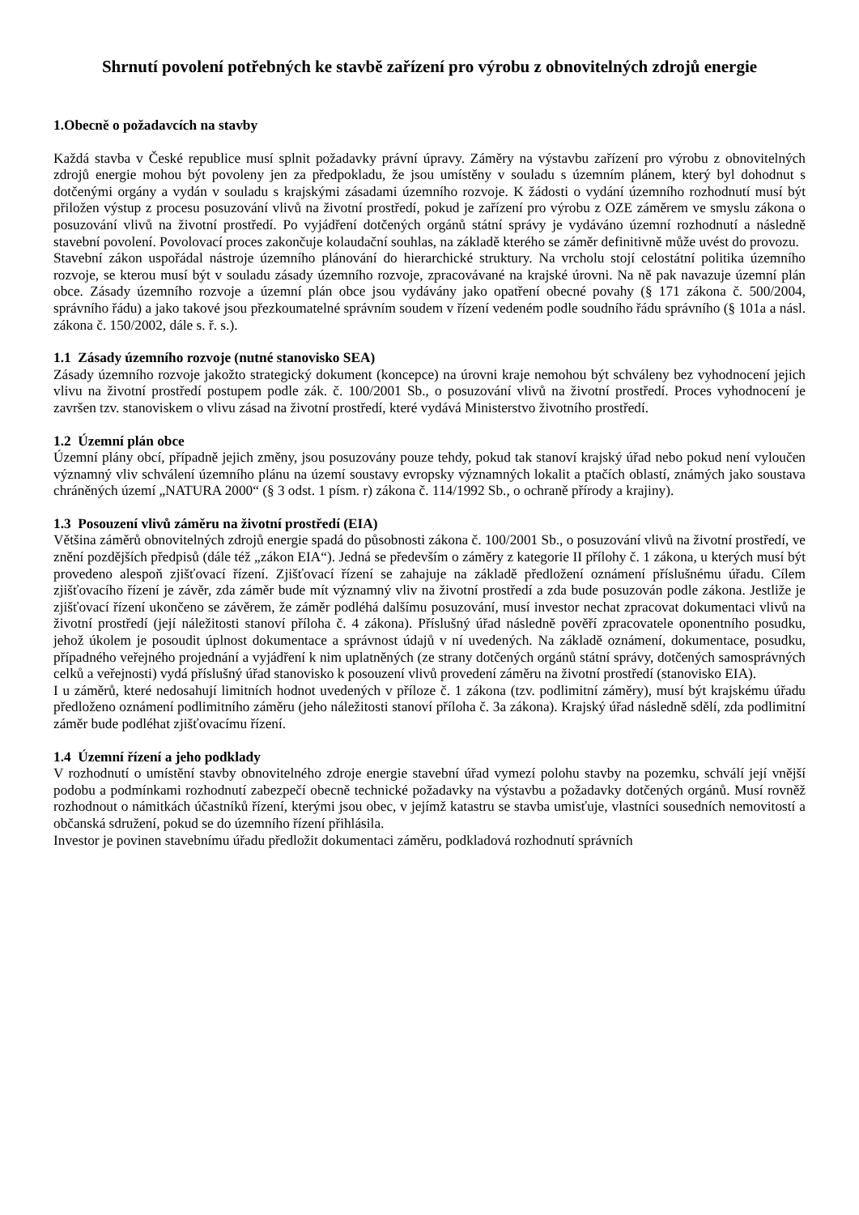Shrnutí povolení potřebných ke stavbě zařízení pro výrobu z obnovitelných zdrojů energie
1.Obecně o požadavcích na stavby
Každá stavba v České republice musí splnit požadavky právní úpravy. Záměry na výstavbu zařízení pro výrobu z obnovitelných zdrojů energie mohou být povoleny jen za předpokladu, že jsou umístěny v souladu s územním plánem, který byl dohodnut s dotčenými orgány a vydán v souladu s krajskými zásadami územního rozvoje. K žádosti o vydání územního rozhodnutí musí být přiložen výstup z procesu posuzování vlivů na životní prostředí, pokud je zařízení pro výrobu z OZE záměrem ve smyslu zákona o posuzování vlivů na životní prostředí. Po vyjádření dotčených orgánů státní správy je vydáváno územní rozhodnutí a následně stavební povolení. Povolovací proces zakončuje kolaudační souhlas, na základě kterého se záměr definitivně může uvést do provozu.
Stavební zákon uspořádal nástroje územního plánování do hierarchické struktury. Na vrcholu stojí celostátní politika územního rozvoje, se kterou musí být v souladu zásady územního rozvoje, zpracovávané na krajské úrovni. Na ně pak navazuje územní plán obce. Zásady územního rozvoje a územní plán obce jsou vydávány jako opatření obecné povahy (§ 171 zákona č. 500/2004, správního řádu) a jako takové jsou přezkoumatelné správním soudem v řízení vedeném podle soudního řádu správního (§ 101a a násl. zákona č. 150/2002, dále s. ř. s.).
1.1 Zásady územního rozvoje (nutné stanovisko SEA)
Zásady územního rozvoje jakožto strategický dokument (koncepce) na úrovni kraje nemohou být schváleny bez vyhodnocení jejich vlivu na životní prostředí postupem podle zák. č. 100/2001 Sb., o posuzování vlivů na životní prostředí. Proces vyhodnocení je završen tzv. stanoviskem o vlivu zásad na životní prostředí, které vydává Ministerstvo životního prostředí.
1.2 Územní plán obce
Územní plány obcí, případně jejich změny, jsou posuzovány pouze tehdy, pokud tak stanoví krajský úřad nebo pokud není vyloučen významný vliv schválení územního plánu na území soustavy evropsky významných lokalit a ptačích oblastí, známých jako soustava chráněných území „NATURA 2000“ (§ 3 odst. 1 písm. r) zákona č. 114/1992 Sb., o ochraně přírody a krajiny).
1.3 Posouzení vlivů záměru na životní prostředí (EIA)
Většina záměrů obnovitelných zdrojů energie spadá do působnosti zákona č. 100/2001 Sb., o posuzování vlivů na životní prostředí, ve znění pozdějších předpisů (dále též „zákon EIA“). Jedná se především o záměry z kategorie II přílohy č. 1 zákona, u kterých musí být provedeno alespoň zjišťovací řízení. Zjišťovací řízení se zahajuje na základě předložení oznámení příslušnému úřadu. Cílem zjišťovacího řízení je závěr, zda záměr bude mít významný vliv na životní prostředí a zda bude posuzován podle zákona. Jestliže je zjišťovací řízení ukončeno se závěrem, že záměr podléhá dalšímu posuzování, musí investor nechat zpracovat dokumentaci vlivů na životní prostředí (její náležitosti stanoví příloha č. 4 zákona). Příslušný úřad následně pověří zpracovatele oponentního posudku, jehož úkolem je posoudit úplnost dokumentace a správnost údajů v ní uvedených. Na základě oznámení, dokumentace, posudku, případného veřejného projednání a vyjádření k nim uplatněných (ze strany dotčených orgánů státní správy, dotčených samosprávných celků a veřejnosti) vydá příslušný úřad stanovisko k posouzení vlivů provedení záměru na životní prostředí (stanovisko EIA).
I u záměrů, které nedosahují limitních hodnot uvedených v příloze č. 1 zákona (tzv. podlimitní záměry), musí být krajskému úřadu předloženo oznámení podlimitního záměru (jeho náležitosti stanoví příloha č. 3a zákona). Krajský úřad následně sdělí, zda podlimitní záměr bude podléhat zjišťovacímu řízení.
1.4 Územní řízení a jeho podklady
V rozhodnutí o umístění stavby obnovitelného zdroje energie stavební úřad vymezí polohu stavby na pozemku, schválí její vnější podobu a podmínkami rozhodnutí zabezpečí obecně technické požadavky na výstavbu a požadavky dotčených orgánů. Musí rovněž rozhodnout o námitkách účastníků řízení, kterými jsou obec, v jejímž katastru se stavba umisťuje, vlastníci sousedních nemovitostí a občanská sdružení, pokud se do územního řízení přihlásila.
Investor je povinen stavebnímu úřadu předložit dokumentaci záměru, podkladová rozhodnutí správních